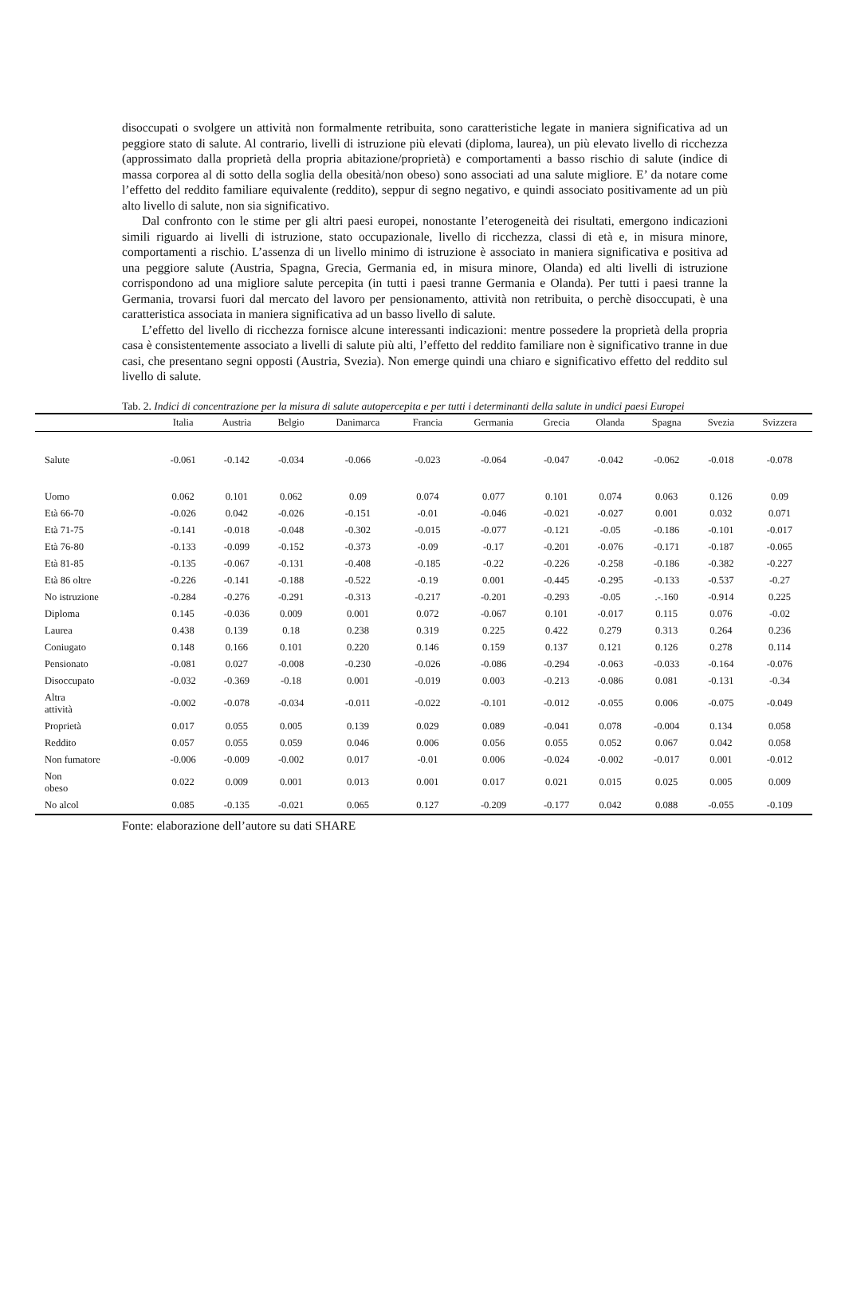disoccupati o svolgere un attività non formalmente retribuita, sono caratteristiche legate in maniera significativa ad un peggiore stato di salute. Al contrario, livelli di istruzione più elevati (diploma, laurea), un più elevato livello di ricchezza (approssimato dalla proprietà della propria abitazione/proprietà) e comportamenti a basso rischio di salute (indice di massa corporea al di sotto della soglia della obesità/non obeso) sono associati ad una salute migliore. E’ da notare come l’effetto del reddito familiare equivalente (reddito), seppur di segno negativo, e quindi associato positivamente ad un più alto livello di salute, non sia significativo.
Dal confronto con le stime per gli altri paesi europei, nonostante l’eterogeneità dei risultati, emergono indicazioni simili riguardo ai livelli di istruzione, stato occupazionale, livello di ricchezza, classi di età e, in misura minore, comportamenti a rischio. L’assenza di un livello minimo di istruzione è associato in maniera significativa e positiva ad una peggiore salute (Austria, Spagna, Grecia, Germania ed, in misura minore, Olanda) ed alti livelli di istruzione corrispondono ad una migliore salute percepita (in tutti i paesi tranne Germania e Olanda). Per tutti i paesi tranne la Germania, trovarsi fuori dal mercato del lavoro per pensionamento, attività non retribuita, o perchè disoccupati, è una caratteristica associata in maniera significativa ad un basso livello di salute.
L’effetto del livello di ricchezza fornisce alcune interessanti indicazioni: mentre possedere la proprietà della propria casa è consistentemente associato a livelli di salute più alti, l’effetto del reddito familiare non è significativo tranne in due casi, che presentano segni opposti (Austria, Svezia). Non emerge quindi una chiaro e significativo effetto del reddito sul livello di salute.
Tab. 2. Indici di concentrazione per la misura di salute autopercepita e per tutti i determinanti della salute in undici paesi Europei
| | Italia | Austria | Belgio | Danimarca | Francia | Germania | Grecia | Olanda | Spagna | Svezia | Svizzera |
| --- | --- | --- | --- | --- | --- | --- | --- | --- | --- | --- | --- |
| Salute | -0.061 | -0.142 | -0.034 | -0.066 | -0.023 | -0.064 | -0.047 | -0.042 | -0.062 | -0.018 | -0.078 |
| Uomo | 0.062 | 0.101 | 0.062 | 0.09 | 0.074 | 0.077 | 0.101 | 0.074 | 0.063 | 0.126 | 0.09 |
| Età 66-70 | -0.026 | 0.042 | -0.026 | -0.151 | -0.01 | -0.046 | -0.021 | -0.027 | 0.001 | 0.032 | 0.071 |
| Età 71-75 | -0.141 | -0.018 | -0.048 | -0.302 | -0.015 | -0.077 | -0.121 | -0.05 | -0.186 | -0.101 | -0.017 |
| Età 76-80 | -0.133 | -0.099 | -0.152 | -0.373 | -0.09 | -0.17 | -0.201 | -0.076 | -0.171 | -0.187 | -0.065 |
| Età 81-85 | -0.135 | -0.067 | -0.131 | -0.408 | -0.185 | -0.22 | -0.226 | -0.258 | -0.186 | -0.382 | -0.227 |
| Età 86 oltre | -0.226 | -0.141 | -0.188 | -0.522 | -0.19 | 0.001 | -0.445 | -0.295 | -0.133 | -0.537 | -0.27 |
| No istruzione | -0.284 | -0.276 | -0.291 | -0.313 | -0.217 | -0.201 | -0.293 | -0.05 | .-.160 | -0.914 | 0.225 |
| Diploma | 0.145 | -0.036 | 0.009 | 0.001 | 0.072 | -0.067 | 0.101 | -0.017 | 0.115 | 0.076 | -0.02 |
| Laurea | 0.438 | 0.139 | 0.18 | 0.238 | 0.319 | 0.225 | 0.422 | 0.279 | 0.313 | 0.264 | 0.236 |
| Coniugato | 0.148 | 0.166 | 0.101 | 0.220 | 0.146 | 0.159 | 0.137 | 0.121 | 0.126 | 0.278 | 0.114 |
| Pensionato | -0.081 | 0.027 | -0.008 | -0.230 | -0.026 | -0.086 | -0.294 | -0.063 | -0.033 | -0.164 | -0.076 |
| Disoccupato | -0.032 | -0.369 | -0.18 | 0.001 | -0.019 | 0.003 | -0.213 | -0.086 | 0.081 | -0.131 | -0.34 |
| Altra attività | -0.002 | -0.078 | -0.034 | -0.011 | -0.022 | -0.101 | -0.012 | -0.055 | 0.006 | -0.075 | -0.049 |
| Proprietà | 0.017 | 0.055 | 0.005 | 0.139 | 0.029 | 0.089 | -0.041 | 0.078 | -0.004 | 0.134 | 0.058 |
| Reddito | 0.057 | 0.055 | 0.059 | 0.046 | 0.006 | 0.056 | 0.055 | 0.052 | 0.067 | 0.042 | 0.058 |
| Non fumatore | -0.006 | -0.009 | -0.002 | 0.017 | -0.01 | 0.006 | -0.024 | -0.002 | -0.017 | 0.001 | -0.012 |
| Non obeso | 0.022 | 0.009 | 0.001 | 0.013 | 0.001 | 0.017 | 0.021 | 0.015 | 0.025 | 0.005 | 0.009 |
| No alcol | 0.085 | -0.135 | -0.021 | 0.065 | 0.127 | -0.209 | -0.177 | 0.042 | 0.088 | -0.055 | -0.109 |
Fonte: elaborazione dell’autore su dati SHARE